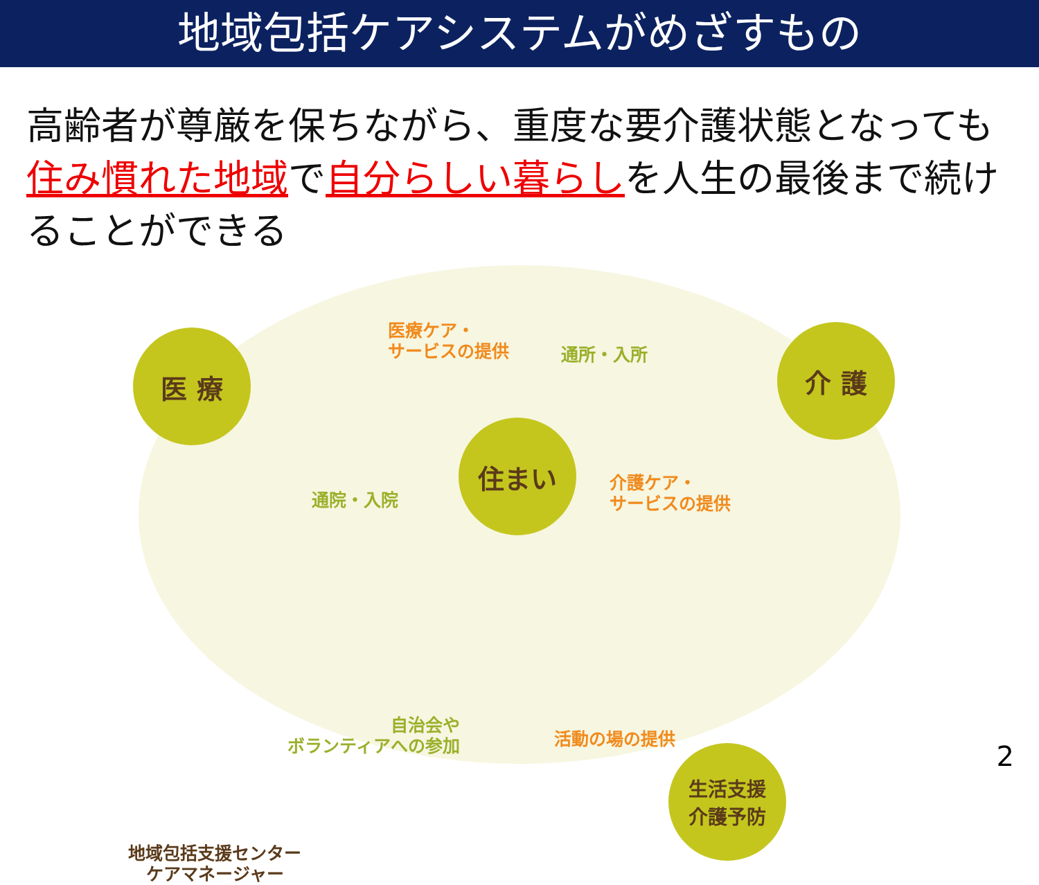地域包括ケアシステムがめざすもの
高齢者が尊厳を保ちながら、重度な要介護状態となっても住み慣れた地域で自分らしい暮らしを人生の最後まで続けることができる
医 療 介 護
住まい
生活支援
介護予防
医療ケア・
サービスの提供
通所・入所
通院・入院
介護ケア・
サービスの提供
自治会や
ボランティアへの参加
活動の場の提供
地域包括支援センター
ケアマネージャー
2